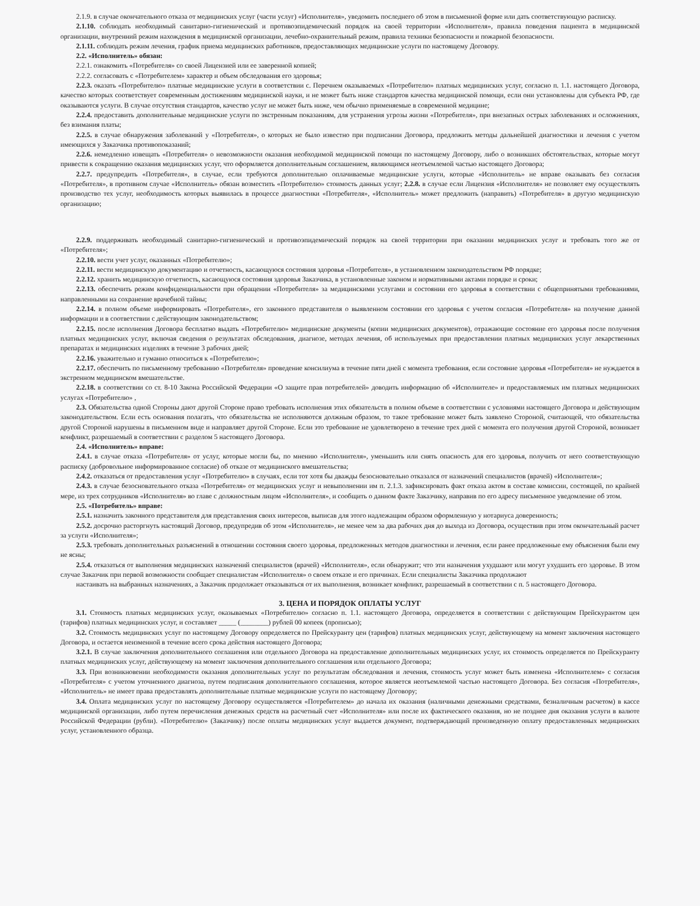2.1.9. в случае окончательного отказа от медицинских услуг (части услуг) «Исполнителя», уведомить последнего об этом в письменной форме или дать соответствующую расписку.
2.1.10. соблюдать необходимый санитарно-гигиенический и противоэпидемический порядок на своей территории «Исполнителя», правила поведения пациента в медицинской организации, внутренний режим нахождения в медицинской организации, лечебно-охранительный режим, правила техники безопасности и пожарной безопасности.
2.1.11. соблюдать режим лечения, график приема медицинских работников, предоставляющих медицинские услуги по настоящему Договору.
2.2. «Исполнитель» обязан:
2.2.1. ознакомить «Потребителя» со своей Лицензией или ее заверенной копией;
2.2.2. согласовать с «Потребителем» характер и объем обследования его здоровья;
2.2.3. оказать «Потребителю» платные медицинские услуги в соответствии с. Перечнем оказываемых «Потребителю» платных медицинских услуг, согласно п. 1.1. настоящего Договора, качество которых соответствует современным достижениям медицинской науки, и не может быть ниже стандартов качества медицинской помощи, если они установлены для субъекта РФ, где оказываются услуги. В случае отсутствия стандартов, качество услуг не может быть ниже, чем обычно применяемые в современной медицине;
2.2.4. предоставить дополнительные медицинские услуги по экстренным показаниям, для устранения угрозы жизни «Потребителя», при внезапных острых заболеваниях и осложнениях, без взимания платы;
2.2.5. в случае обнаружения заболеваний у «Потребителя», о которых не было известно при подписании Договора, предложить методы дальнейшей диагностики и лечения с учетом имеющихся у Заказчика противопоказаний;
2.2.6. немедленно извещать «Потребителя» о невозможности оказания необходимой медицинской помощи по настоящему Договору, либо о возникших обстоятельствах, которые могут привести к сокращению оказания медицинских услуг, что оформляется дополнительным соглашением, являющимся неотъемлемой частью настоящего Договора;
2.2.7. предупредить «Потребителя», в случае, если требуются дополнительно оплачиваемые медицинские услуги, которые «Исполнитель» не вправе оказывать без согласия «Потребителя», в противном случае «Исполнитель» обязан возместить «Потребителю» стоимость данных услуг; 2.2.8. в случае если Лицензия «Исполнителя» не позволяет ему осуществлять производство тех услуг, необходимость которых выявилась в процессе диагностики «Потребителя», «Исполнитель» может предложить (направить) «Потребителя» в другую медицинскую организацию;
2.2.9. поддерживать необходимый санитарно-гигиенический и противоэпидемический порядок на своей территории при оказании медицинских услуг и требовать того же от «Потребителя»;
2.2.10. вести учет услуг, оказанных «Потребителю»;
2.2.11. вести медицинскую документацию и отчетность, касающуюся состояния здоровья «Потребителя», в установленном законодательством РФ порядке;
2.2.12. хранить медицинскую отчетность, касающуюся состояния здоровья Заказчика, в установленные законом и нормативными актами порядке и сроки;
2.2.13. обеспечить режим конфиденциальности при обращении «Потребителя» за медицинскими услугами и состоянии его здоровья в соответствии с общепринятыми требованиями, направленными на сохранение врачебной тайны;
2.2.14. в полном объеме информировать «Потребителя», его законного представителя о выявленном состоянии его здоровья с учетом согласия «Потребителя» на получение данной информации и в соответствии с действующим законодательством;
2.2.15. после исполнения Договора бесплатно выдать «Потребителю» медицинские документы (копии медицинских документов), отражающие состояние его здоровья после получения платных медицинских услуг, включая сведения о результатах обследования, диагнозе, методах лечения, об используемых при предоставлении платных медицинских услуг лекарственных препаратах и медицинских изделиях в течение 3 рабочих дней;
2.2.16. уважительно и гуманно относиться к «Потребителю»;
2.2.17. обеспечить по письменному требованию «Потребителя» проведение консилиума в течение пяти дней с момента требования, если состояние здоровья «Потребителя» не нуждается в экстренном медицинском вмешательстве.
2.2.18. в соответствии со ст. 8-10 Закона Российской Федерации «О защите прав потребителей» доводить информацию об «Исполнителе» и предоставляемых им платных медицинских услугах «Потребителю» ,
2.3. Обязательства одной Стороны дают другой Стороне право требовать исполнения этих обязательств в полном объеме в соответствии с условиями настоящего Договора и действующим законодательством. Если есть основания полагать, что обязательства не исполняются должным образом, то такое требование может быть заявлено Стороной, считающей, что обязательства другой Стороной нарушены в письменном виде и направляет другой Стороне. Если это требование не удовлетворено в течение трех дней с момента его получения другой Стороной, возникает конфликт, разрешаемый в соответствии с разделом 5 настоящего Договора.
2.4. «Исполнитель» вправе:
2.4.1. в случае отказа «Потребителя» от услуг, которые могли бы, по мнению «Исполнителя», уменьшить или снять опасность для его здоровья, получить от него соответствующую расписку (добровольное информированное согласие) об отказе от медицинского вмешательства;
2.4.2. отказаться от предоставления услуг «Потребителю» в случаях, если тот хотя бы дважды безосновательно отказался от назначений специалистов (врачей) «Исполнителя»;
2.4.3. в случае безосновательного отказа «Потребителя» от медицинских услуг и невыполнении им п. 2.1.3. зафиксировать факт отказа актом в составе комиссии, состоящей, по крайней мере, из трех сотрудников «Исполнителя» во главе с должностным лицом «Исполнителя», и сообщить о данном факте Заказчику, направив по его адресу письменное уведомление об этом.
2.5. «Потребитель» вправе:
2.5.1. назначить законного представителя для представления своих интересов, выписав для этого надлежащим образом оформленную у нотариуса доверенность;
2.5.2. досрочно расторгнуть настоящий Договор, предупредив об этом «Исполнителя», не менее чем за два рабочих дня до выхода из Договора, осуществив при этом окончательный расчет за услуги «Исполнителя»;
2.5.3. требовать дополнительных разъяснений в отношении состояния своего здоровья, предложенных методов диагностики и лечения, если ранее предложенные ему объяснения были ему не ясны;
2.5.4. отказаться от выполнения медицинских назначений специалистов (врачей) «Исполнителя», если обнаружит; что эти назначения ухудшают или могут ухудшить его здоровье. В этом случае Заказчик при первой возможности сообщает специалистам «Исполнителя» о своем отказе и его причинах. Если специалисты Заказчика продолжают
настаивать на выбранных назначениях, а Заказчик продолжает отказываться от их выполнения, возникает конфликт, разрешаемый в соответствии с п. 5 настоящего Договора.
3. ЦЕНА И ПОРЯДОК ОПЛАТЫ УСЛУГ
3.1. Стоимость платных медицинских услуг, оказываемых «Потребителю» согласно п. 1.1. настоящего Договора, определяется в соответствии с действующим Прейскурантом цен (тарифов) платных медицинских услуг, и составляет _____ (________) рублей 00 копеек (прописью);
3.2. Стоимость медицинских услуг по настоящему Договору определяется по Прейскуранту цен (тарифов) платных медицинских услуг, действующему на момент заключения настоящего Договора, и остается неизменной в течение всего срока действия настоящего Договора;
3.2.1. В случае заключения дополнительного соглашения или отдельного Договора на предоставление дополнительных медицинских услуг, их стоимость определяется по Прейскуранту платных медицинских услуг, действующему на момент заключения дополнительного соглашения или отдельного Договора;
3.3. При возникновении необходимости оказания дополнительных услуг по результатам обследования и лечения, стоимость услуг может быть изменена «Исполнителем» с согласия «Потребителя» с учетом уточненного диагноза, путем подписания дополнительного соглашения, которое является неотъемлемой частью настоящего Договора. Без согласия «Потребителя», «Исполнитель» не имеет права предоставлять дополнительные платные медицинские услуги по настоящему Договору;
3.4. Оплата медицинских услуг по настоящему Договору осуществляется «Потребителем» до начала их оказания (наличными денежными средствами, безналичным расчетом) в кассе медицинской организации, либо путем перечисления денежных средств на расчетный счет «Исполнителя» или после их фактического оказания, но не позднее дня оказания услуги в валюте Российской Федерации (рубли). «Потребителю» (Заказчику) после оплаты медицинских услуг выдается документ, подтверждающий произведенную оплату предоставленных медицинских услуг, установленного образца.